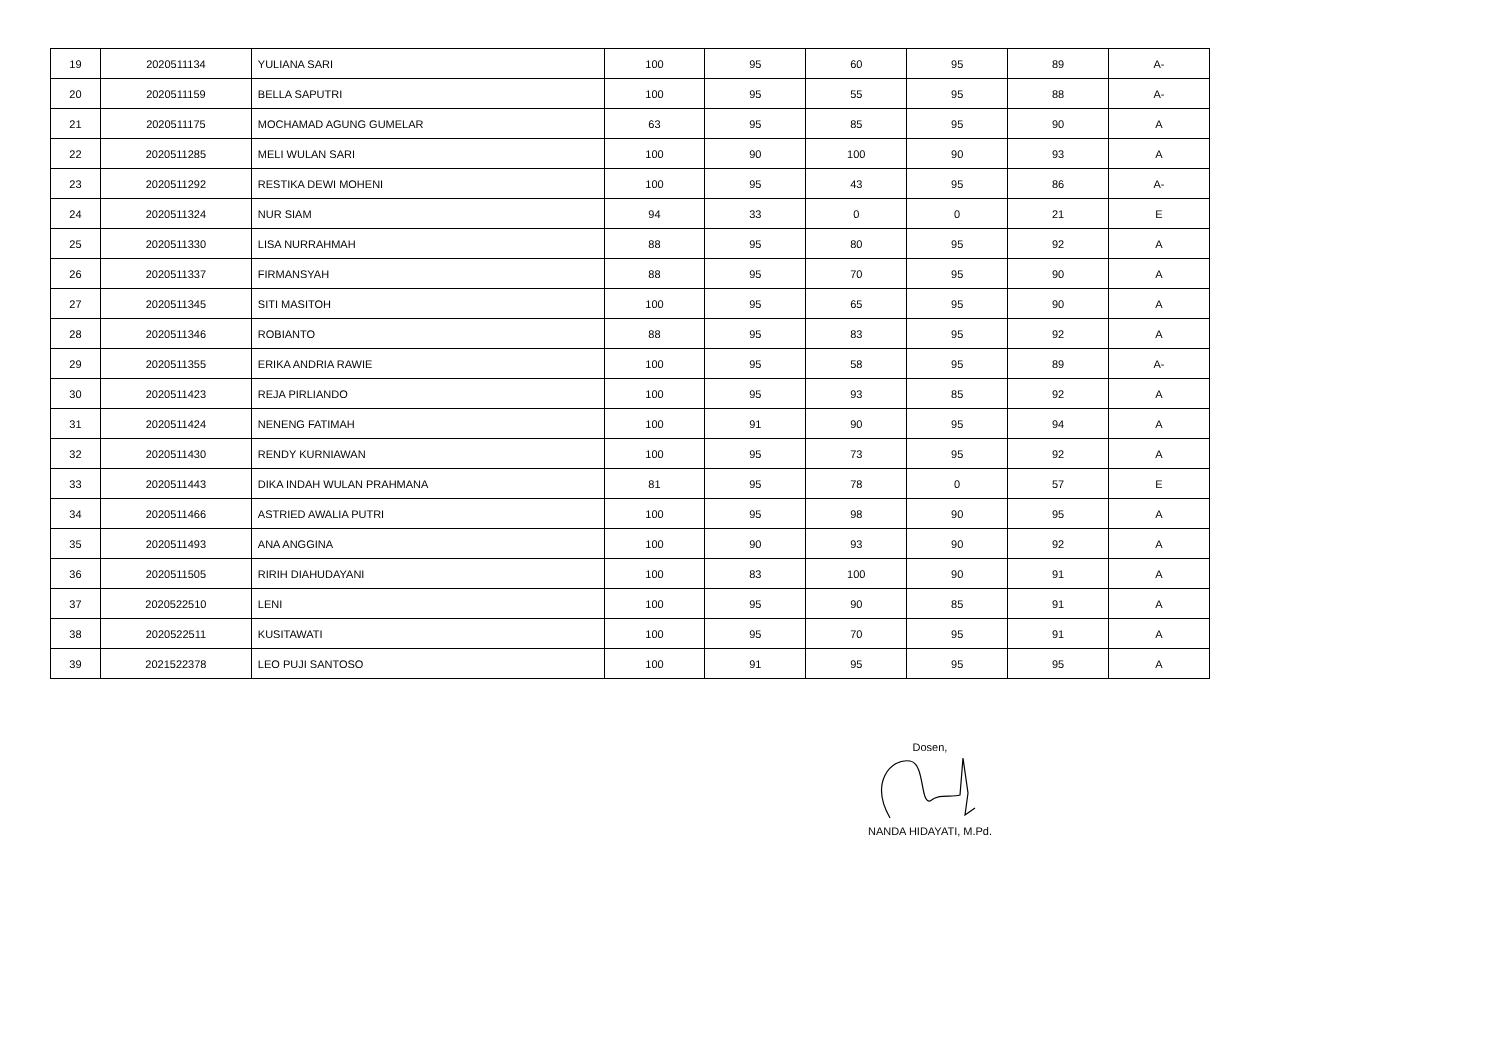| 19 | 2020511134 | YULIANA SARI | 100 | 95 | 60 | 95 | 89 | A- |
| 20 | 2020511159 | BELLA SAPUTRI | 100 | 95 | 55 | 95 | 88 | A- |
| 21 | 2020511175 | MOCHAMAD AGUNG GUMELAR | 63 | 95 | 85 | 95 | 90 | A |
| 22 | 2020511285 | MELI WULAN SARI | 100 | 90 | 100 | 90 | 93 | A |
| 23 | 2020511292 | RESTIKA DEWI MOHENI | 100 | 95 | 43 | 95 | 86 | A- |
| 24 | 2020511324 | NUR SIAM | 94 | 33 | 0 | 0 | 21 | E |
| 25 | 2020511330 | LISA NURRAHMAH | 88 | 95 | 80 | 95 | 92 | A |
| 26 | 2020511337 | FIRMANSYAH | 88 | 95 | 70 | 95 | 90 | A |
| 27 | 2020511345 | SITI MASITOH | 100 | 95 | 65 | 95 | 90 | A |
| 28 | 2020511346 | ROBIANTO | 88 | 95 | 83 | 95 | 92 | A |
| 29 | 2020511355 | ERIKA ANDRIA RAWIE | 100 | 95 | 58 | 95 | 89 | A- |
| 30 | 2020511423 | REJA PIRLIANDO | 100 | 95 | 93 | 85 | 92 | A |
| 31 | 2020511424 | NENENG FATIMAH | 100 | 91 | 90 | 95 | 94 | A |
| 32 | 2020511430 | RENDY KURNIAWAN | 100 | 95 | 73 | 95 | 92 | A |
| 33 | 2020511443 | DIKA INDAH WULAN PRAHMANA | 81 | 95 | 78 | 0 | 57 | E |
| 34 | 2020511466 | ASTRIED AWALIA PUTRI | 100 | 95 | 98 | 90 | 95 | A |
| 35 | 2020511493 | ANA ANGGINA | 100 | 90 | 93 | 90 | 92 | A |
| 36 | 2020511505 | RIRIH DIAHUDAYANI | 100 | 83 | 100 | 90 | 91 | A |
| 37 | 2020522510 | LENI | 100 | 95 | 90 | 85 | 91 | A |
| 38 | 2020522511 | KUSITAWATI | 100 | 95 | 70 | 95 | 91 | A |
| 39 | 2021522378 | LEO PUJI SANTOSO | 100 | 91 | 95 | 95 | 95 | A |
Dosen,
NANDA HIDAYATI, M.Pd.